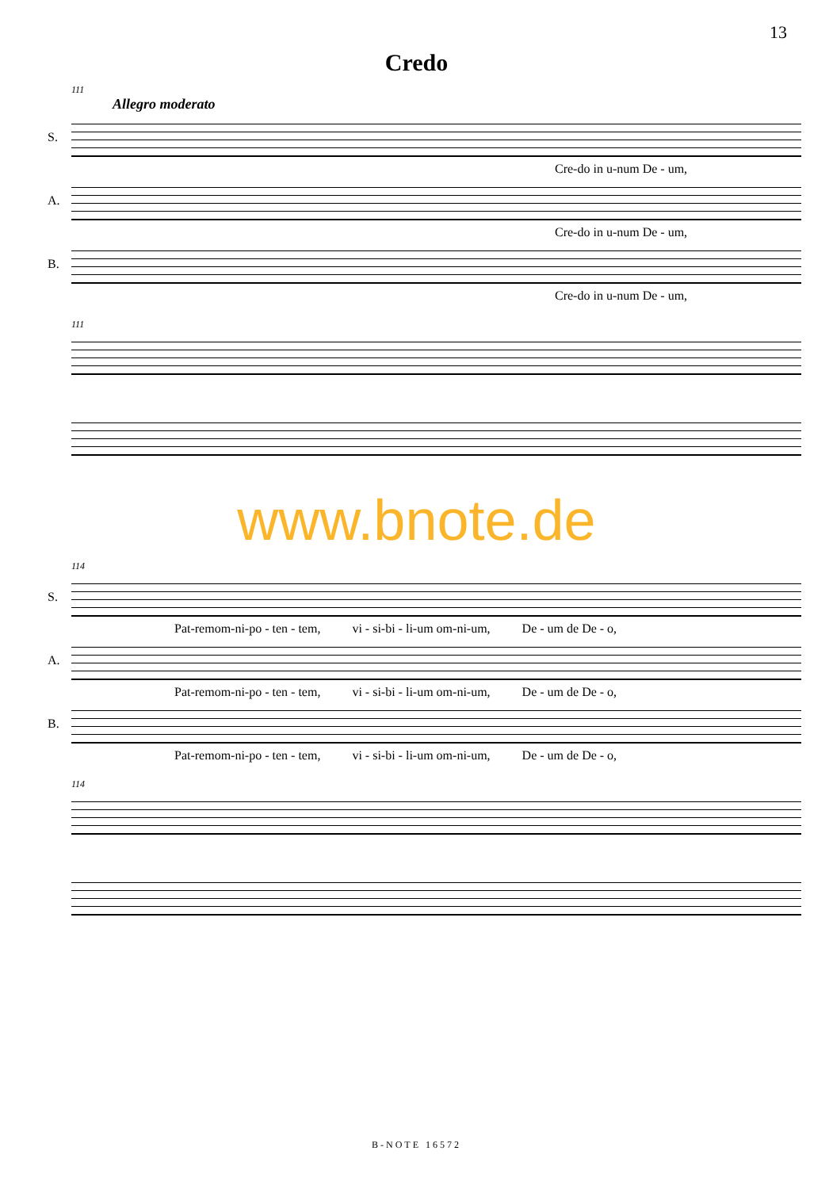13
Credo
111
Allegro moderato
S.
Cre-do in u-num De - um,
A.
Cre-do in u-num De - um,
B.
Cre-do in u-num De - um,
111
www.bnote.de
114
S.
Pat-remom-ni-po - ten - tem, vi - si-bi - li-um om-ni-um, De - um de De - o,
A.
Pat-remom-ni-po - ten - tem, vi - si-bi - li-um om-ni-um, De - um de De - o,
B.
Pat-remom-ni-po - ten - tem, vi - si-bi - li-um om-ni-um, De - um de De - o,
114
B-NOTE 16572